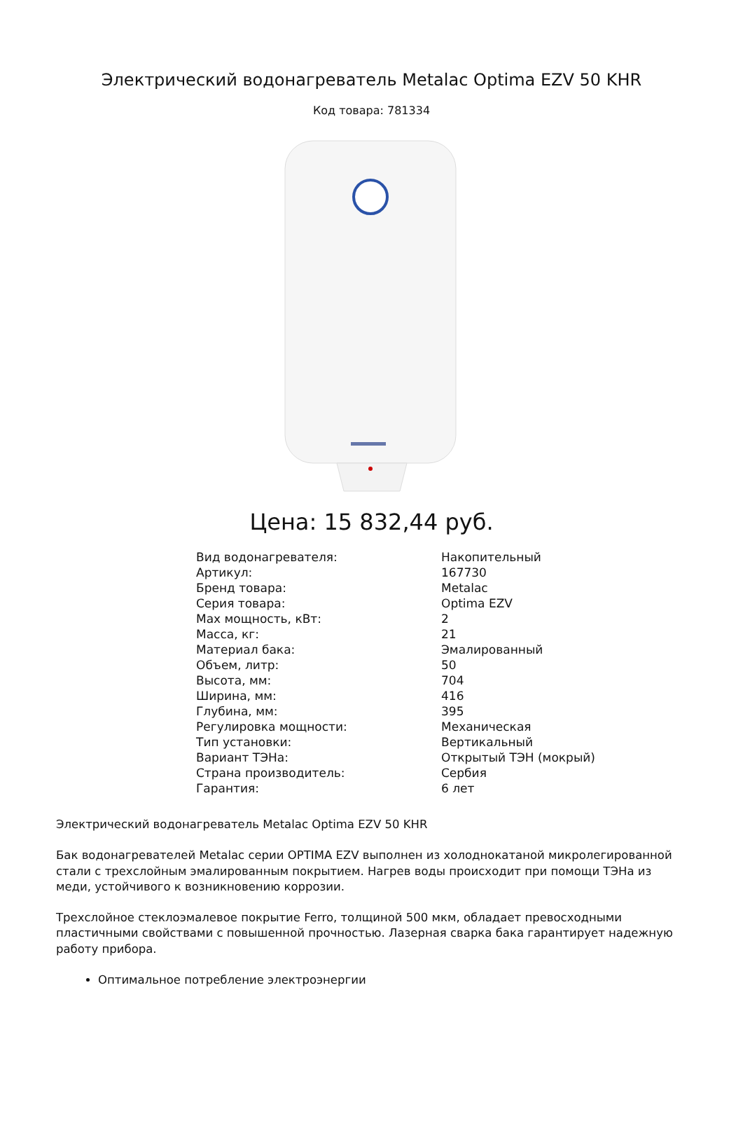Электрический водонагреватель Metalac Optima EZV 50 KHR
Код товара: 781334
Цена: 15 832,44 руб.
| Вид водонагревателя: | Накопительный |
| Артикул: | 167730 |
| Бренд товара: | Metalac |
| Серия товара: | Optima EZV |
| Max мощность, кВт: | 2 |
| Масса, кг: | 21 |
| Материал бака: | Эмалированный |
| Объем, литр: | 50 |
| Высота, мм: | 704 |
| Ширина, мм: | 416 |
| Глубина, мм: | 395 |
| Регулировка мощности: | Механическая |
| Тип установки: | Вертикальный |
| Вариант ТЭНа: | Открытый ТЭН (мокрый) |
| Страна производитель: | Сербия |
| Гарантия: | 6 лет |
Электрический водонагреватель Metalac Optima EZV 50 KHR
Бак водонагревателей Metalac серии OPTIMA EZV выполнен из холоднокатаной микролегированной стали с трехслойным эмалированным покрытием. Нагрев воды происходит при помощи ТЭНа из меди, устойчивого к возникновению коррозии.
Трехслойное стеклоэмалевое покрытие Ferro, толщиной 500 мкм, обладает превосходными пластичными свойствами с повышенной прочностью. Лазерная сварка бака гарантирует надежную работу прибора.
Оптимальное потребление электроэнергии